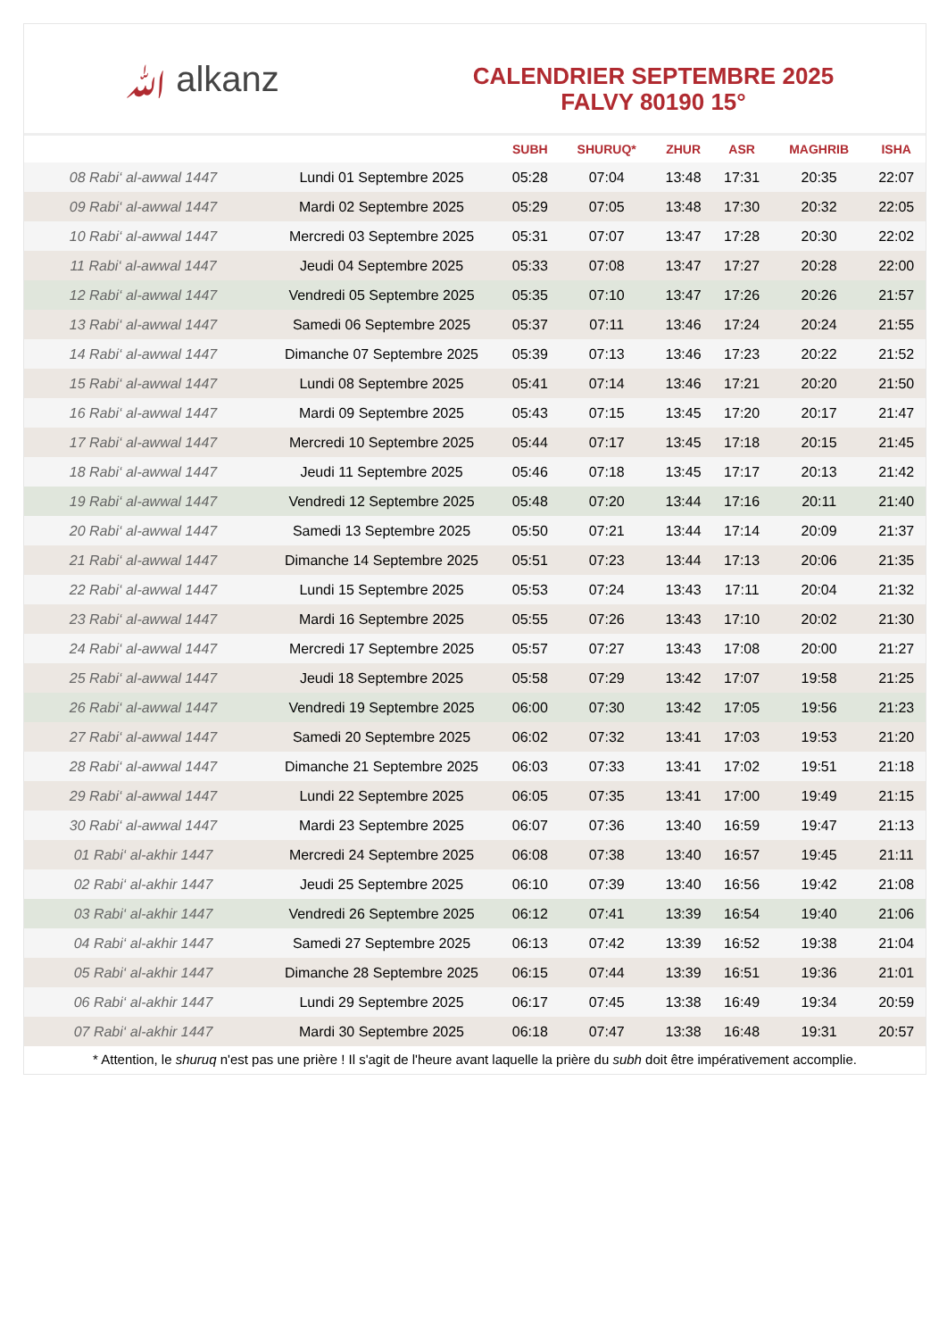ﷲ alkanz
CALENDRIER SEPTEMBRE 2025
FALVY 80190 15°
| | | SUBH | SHURUQ* | ZHUR | ASR | MAGHRIB | ISHA |
| --- | --- | --- | --- | --- | --- | --- | --- |
| 08 Rabi‘ al-awwal 1447 | Lundi 01 Septembre 2025 | 05:28 | 07:04 | 13:48 | 17:31 | 20:35 | 22:07 |
| 09 Rabi‘ al-awwal 1447 | Mardi 02 Septembre 2025 | 05:29 | 07:05 | 13:48 | 17:30 | 20:32 | 22:05 |
| 10 Rabi‘ al-awwal 1447 | Mercredi 03 Septembre 2025 | 05:31 | 07:07 | 13:47 | 17:28 | 20:30 | 22:02 |
| 11 Rabi‘ al-awwal 1447 | Jeudi 04 Septembre 2025 | 05:33 | 07:08 | 13:47 | 17:27 | 20:28 | 22:00 |
| 12 Rabi‘ al-awwal 1447 | Vendredi 05 Septembre 2025 | 05:35 | 07:10 | 13:47 | 17:26 | 20:26 | 21:57 |
| 13 Rabi‘ al-awwal 1447 | Samedi 06 Septembre 2025 | 05:37 | 07:11 | 13:46 | 17:24 | 20:24 | 21:55 |
| 14 Rabi‘ al-awwal 1447 | Dimanche 07 Septembre 2025 | 05:39 | 07:13 | 13:46 | 17:23 | 20:22 | 21:52 |
| 15 Rabi‘ al-awwal 1447 | Lundi 08 Septembre 2025 | 05:41 | 07:14 | 13:46 | 17:21 | 20:20 | 21:50 |
| 16 Rabi‘ al-awwal 1447 | Mardi 09 Septembre 2025 | 05:43 | 07:15 | 13:45 | 17:20 | 20:17 | 21:47 |
| 17 Rabi‘ al-awwal 1447 | Mercredi 10 Septembre 2025 | 05:44 | 07:17 | 13:45 | 17:18 | 20:15 | 21:45 |
| 18 Rabi‘ al-awwal 1447 | Jeudi 11 Septembre 2025 | 05:46 | 07:18 | 13:45 | 17:17 | 20:13 | 21:42 |
| 19 Rabi‘ al-awwal 1447 | Vendredi 12 Septembre 2025 | 05:48 | 07:20 | 13:44 | 17:16 | 20:11 | 21:40 |
| 20 Rabi‘ al-awwal 1447 | Samedi 13 Septembre 2025 | 05:50 | 07:21 | 13:44 | 17:14 | 20:09 | 21:37 |
| 21 Rabi‘ al-awwal 1447 | Dimanche 14 Septembre 2025 | 05:51 | 07:23 | 13:44 | 17:13 | 20:06 | 21:35 |
| 22 Rabi‘ al-awwal 1447 | Lundi 15 Septembre 2025 | 05:53 | 07:24 | 13:43 | 17:11 | 20:04 | 21:32 |
| 23 Rabi‘ al-awwal 1447 | Mardi 16 Septembre 2025 | 05:55 | 07:26 | 13:43 | 17:10 | 20:02 | 21:30 |
| 24 Rabi‘ al-awwal 1447 | Mercredi 17 Septembre 2025 | 05:57 | 07:27 | 13:43 | 17:08 | 20:00 | 21:27 |
| 25 Rabi‘ al-awwal 1447 | Jeudi 18 Septembre 2025 | 05:58 | 07:29 | 13:42 | 17:07 | 19:58 | 21:25 |
| 26 Rabi‘ al-awwal 1447 | Vendredi 19 Septembre 2025 | 06:00 | 07:30 | 13:42 | 17:05 | 19:56 | 21:23 |
| 27 Rabi‘ al-awwal 1447 | Samedi 20 Septembre 2025 | 06:02 | 07:32 | 13:41 | 17:03 | 19:53 | 21:20 |
| 28 Rabi‘ al-awwal 1447 | Dimanche 21 Septembre 2025 | 06:03 | 07:33 | 13:41 | 17:02 | 19:51 | 21:18 |
| 29 Rabi‘ al-awwal 1447 | Lundi 22 Septembre 2025 | 06:05 | 07:35 | 13:41 | 17:00 | 19:49 | 21:15 |
| 30 Rabi‘ al-awwal 1447 | Mardi 23 Septembre 2025 | 06:07 | 07:36 | 13:40 | 16:59 | 19:47 | 21:13 |
| 01 Rabi‘ al-akhir 1447 | Mercredi 24 Septembre 2025 | 06:08 | 07:38 | 13:40 | 16:57 | 19:45 | 21:11 |
| 02 Rabi‘ al-akhir 1447 | Jeudi 25 Septembre 2025 | 06:10 | 07:39 | 13:40 | 16:56 | 19:42 | 21:08 |
| 03 Rabi‘ al-akhir 1447 | Vendredi 26 Septembre 2025 | 06:12 | 07:41 | 13:39 | 16:54 | 19:40 | 21:06 |
| 04 Rabi‘ al-akhir 1447 | Samedi 27 Septembre 2025 | 06:13 | 07:42 | 13:39 | 16:52 | 19:38 | 21:04 |
| 05 Rabi‘ al-akhir 1447 | Dimanche 28 Septembre 2025 | 06:15 | 07:44 | 13:39 | 16:51 | 19:36 | 21:01 |
| 06 Rabi‘ al-akhir 1447 | Lundi 29 Septembre 2025 | 06:17 | 07:45 | 13:38 | 16:49 | 19:34 | 20:59 |
| 07 Rabi‘ al-akhir 1447 | Mardi 30 Septembre 2025 | 06:18 | 07:47 | 13:38 | 16:48 | 19:31 | 20:57 |
* Attention, le shuruq n'est pas une prière ! Il s'agit de l'heure avant laquelle la prière du subh doit être impérativement accomplie.